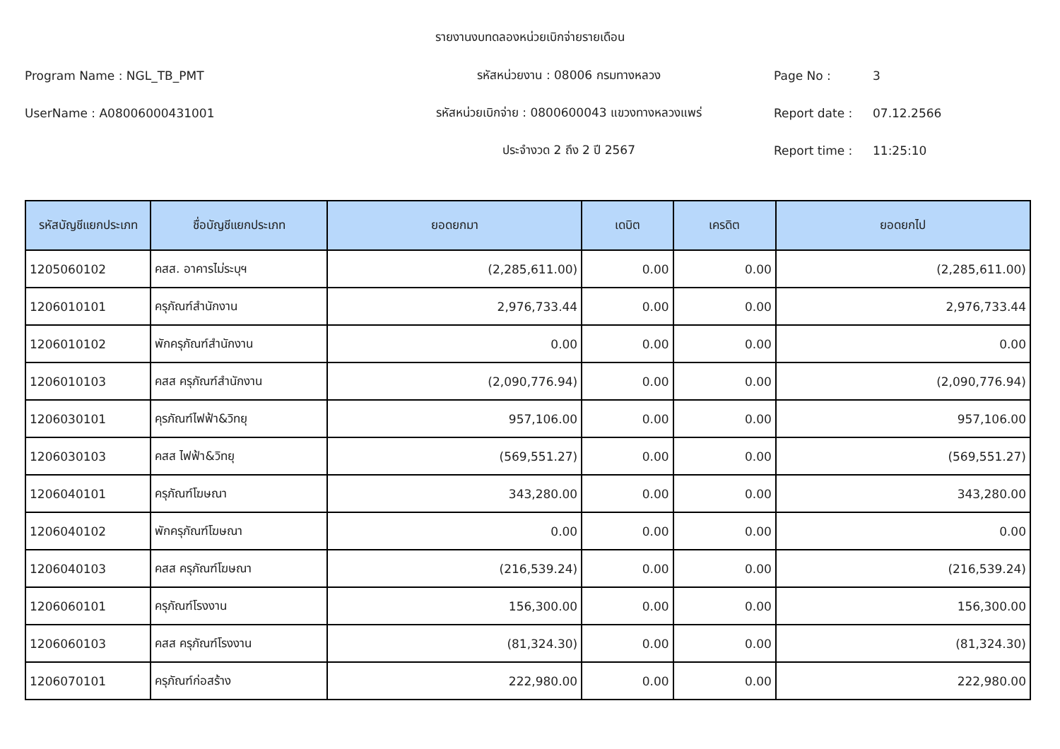รายงานงบทดลองหน่วยเบิกจ่ายรายเดือน
Program Name : NGL_TB_PMT รหัสหน่วยงาน : 08006 กรมทางหลวง Page No : 3
UserName : A08006000431001
รหัสหน่วยเบิกจ่าย : 0800600043 แขวงทางหลวงแพร่
Report date : 07.12.2566
ประจำงวด 2 ถึง 2 ปี 2567 Report time : 11:25:10
| รหัสบัญชีแยกประเภท | ชื่อบัญชีแยกประเภท | ยอดยกมา | เดบิต | เครดิต | ยอดยกไป |
| --- | --- | --- | --- | --- | --- |
| 1205060102 | คสส. อาคารไม่ระบุฯ | (2,285,611.00) | 0.00 | 0.00 | (2,285,611.00) |
| 1206010101 | ครุภัณฑ์สำนักงาน | 2,976,733.44 | 0.00 | 0.00 | 2,976,733.44 |
| 1206010102 | พักครุภัณฑ์สำนักงาน | 0.00 | 0.00 | 0.00 | 0.00 |
| 1206010103 | คสส ครุภัณฑ์สำนักงาน | (2,090,776.94) | 0.00 | 0.00 | (2,090,776.94) |
| 1206030101 | คุรภัณฑ์ไฟฟ้า&วิทยุ | 957,106.00 | 0.00 | 0.00 | 957,106.00 |
| 1206030103 | คสส ไฟฟ้า&วิทยุ | (569,551.27) | 0.00 | 0.00 | (569,551.27) |
| 1206040101 | ครุภัณฑ์โฆษณา | 343,280.00 | 0.00 | 0.00 | 343,280.00 |
| 1206040102 | พักครุภัณฑ์โฆษณา | 0.00 | 0.00 | 0.00 | 0.00 |
| 1206040103 | คสส ครุภัณฑ์โฆษณา | (216,539.24) | 0.00 | 0.00 | (216,539.24) |
| 1206060101 | ครุภัณฑ์โรงงาน | 156,300.00 | 0.00 | 0.00 | 156,300.00 |
| 1206060103 | คสส ครุภัณฑ์โรงงาน | (81,324.30) | 0.00 | 0.00 | (81,324.30) |
| 1206070101 | ครุภัณฑ์ก่อสร้าง | 222,980.00 | 0.00 | 0.00 | 222,980.00 |